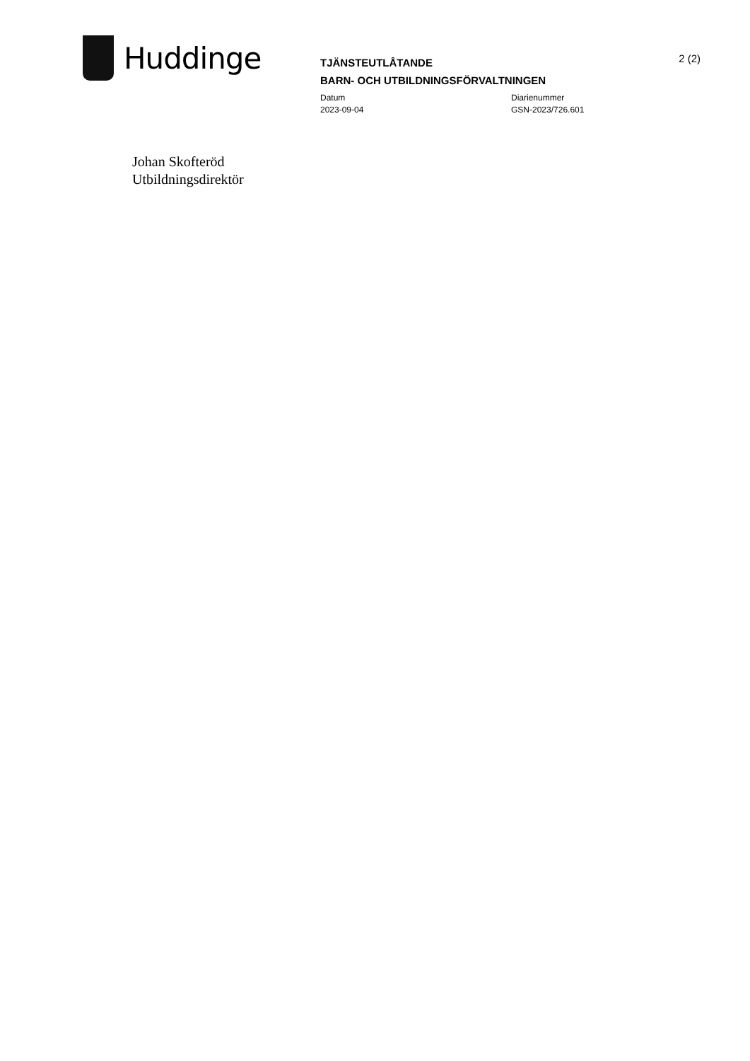Huddinge
TJÄNSTEUTLÅTANDE
BARN- OCH UTBILDNINGSFÖRVALTNINGEN
Datum
2023-09-04
Diarienummer
GSN-2023/726.601
2 (2)
Johan Skofteröd
Utbildningsdirektör